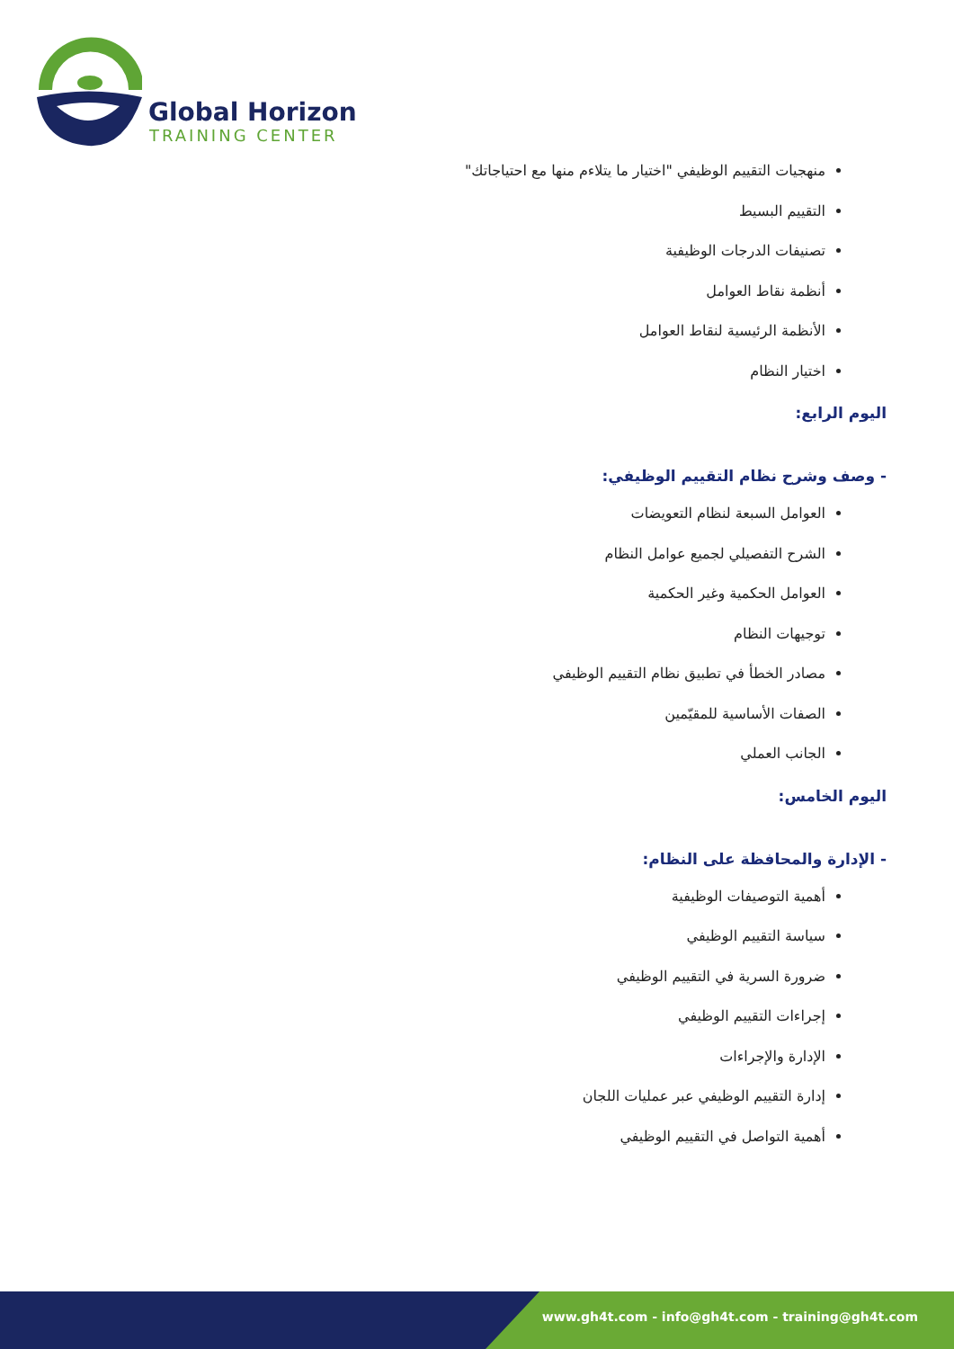Global Horizon
TRAINING CENTER
منهجيات التقييم الوظيفي "اختيار ما يتلاءم منها مع احتياجاتك"
التقييم البسيط
تصنيفات الدرجات الوظيفية
أنظمة نقاط العوامل
الأنظمة الرئيسية لنقاط العوامل
اختيار النظام
اليوم الرابع:
- وصف وشرح نظام التقييم الوظيفي:
العوامل السبعة لنظام التعويضات
الشرح التفصيلي لجميع عوامل النظام
العوامل الحكمية وغير الحكمية
توجيهات النظام
مصادر الخطأ في تطبيق نظام التقييم الوظيفي
الصفات الأساسية للمقيّمين
الجانب العملي
اليوم الخامس:
- الإدارة والمحافظة على النظام:
أهمية التوصيفات الوظيفية
سياسة التقييم الوظيفي
ضرورة السرية في التقييم الوظيفي
إجراءات التقييم الوظيفي
الإدارة والإجراءات
إدارة التقييم الوظيفي عبر عمليات اللجان
أهمية التواصل في التقييم الوظيفي
www.gh4t.com - info@gh4t.com - training@gh4t.com